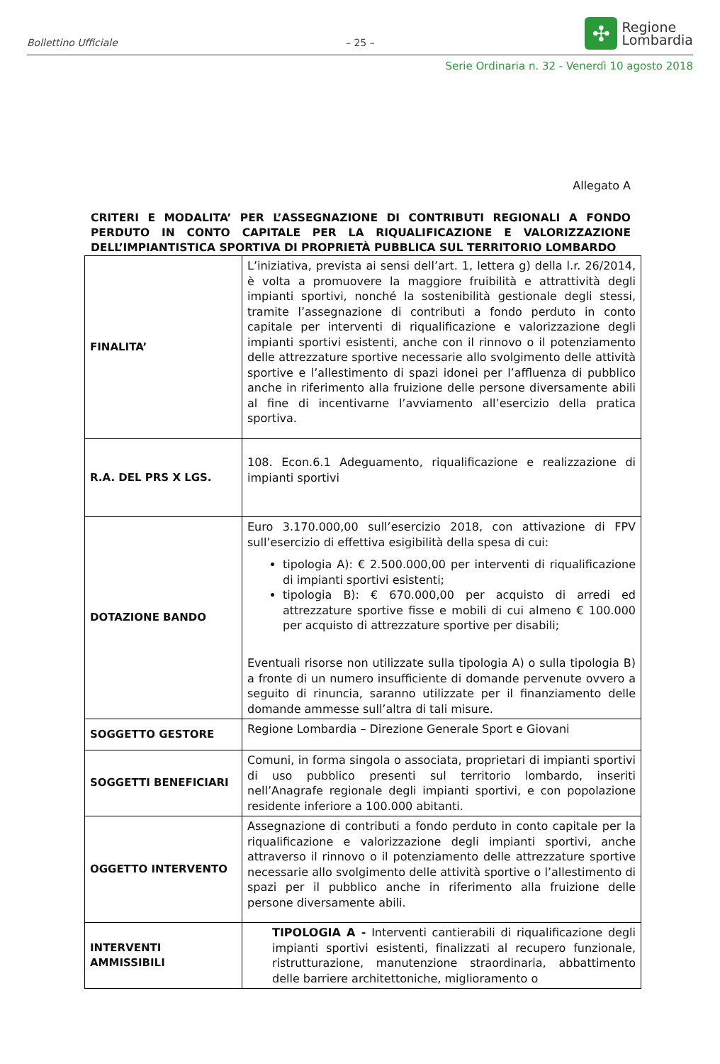Bollettino Ufficiale – 25 –
✣
Regione
Lombardia
Serie Ordinaria n. 32 - Venerdì 10 agosto 2018
Allegato A
CRITERI E MODALITA’ PER L’ASSEGNAZIONE DI CONTRIBUTI REGIONALI A FONDO PERDUTO IN CONTO CAPITALE PER LA RIQUALIFICAZIONE E VALORIZZAZIONE DELL’IMPIANTISTICA SPORTIVA DI PROPRIETÀ PUBBLICA SUL TERRITORIO LOMBARDO
| FINALITA’ | L’iniziativa, prevista ai sensi dell’art. 1, lettera g) della l.r. 26/2014, è volta a promuovere la maggiore fruibilità e attrattività degli impianti sportivi, nonché la sostenibilità gestionale degli stessi, tramite l’assegnazione di contributi a fondo perduto in conto capitale per interventi di riqualificazione e valorizzazione degli impianti sportivi esistenti, anche con il rinnovo o il potenziamento delle attrezzature sportive necessarie allo svolgimento delle attività sportive e l’allestimento di spazi idonei per l’affluenza di pubblico anche in riferimento alla fruizione delle persone diversamente abili al fine di incentivarne l’avviamento all’esercizio della pratica sportiva. |
| R.A. DEL PRS X LGS. | 108. Econ.6.1 Adeguamento, riqualificazione e realizzazione di impianti sportivi |
| DOTAZIONE BANDO | Euro 3.170.000,00 sull’esercizio 2018, con attivazione di FPV sull’esercizio di effettiva esigibilità della spesa di cui: tipologia A): € 2.500.000,00 per interventi di riqualificazione di impianti sportivi esistenti; tipologia B): € 670.000,00 per acquisto di arredi ed attrezzature sportive fisse e mobili di cui almeno € 100.000 per acquisto di attrezzature sportive per disabili; Eventuali risorse non utilizzate sulla tipologia A) o sulla tipologia B) a fronte di un numero insufficiente di domande pervenute ovvero a seguito di rinuncia, saranno utilizzate per il finanziamento delle domande ammesse sull’altra di tali misure. |
| SOGGETTO GESTORE | Regione Lombardia – Direzione Generale Sport e Giovani |
| SOGGETTI BENEFICIARI | Comuni, in forma singola o associata, proprietari di impianti sportivi di uso pubblico presenti sul territorio lombardo, inseriti nell’Anagrafe regionale degli impianti sportivi, e con popolazione residente inferiore a 100.000 abitanti. |
| OGGETTO INTERVENTO | Assegnazione di contributi a fondo perduto in conto capitale per la riqualificazione e valorizzazione degli impianti sportivi, anche attraverso il rinnovo o il potenziamento delle attrezzature sportive necessarie allo svolgimento delle attività sportive o l’allestimento di spazi per il pubblico anche in riferimento alla fruizione delle persone diversamente abili. |
| INTERVENTI AMMISSIBILI | TIPOLOGIA A - Interventi cantierabili di riqualificazione degli impianti sportivi esistenti, finalizzati al recupero funzionale, ristrutturazione, manutenzione straordinaria, abbattimento delle barriere architettoniche, miglioramento o |